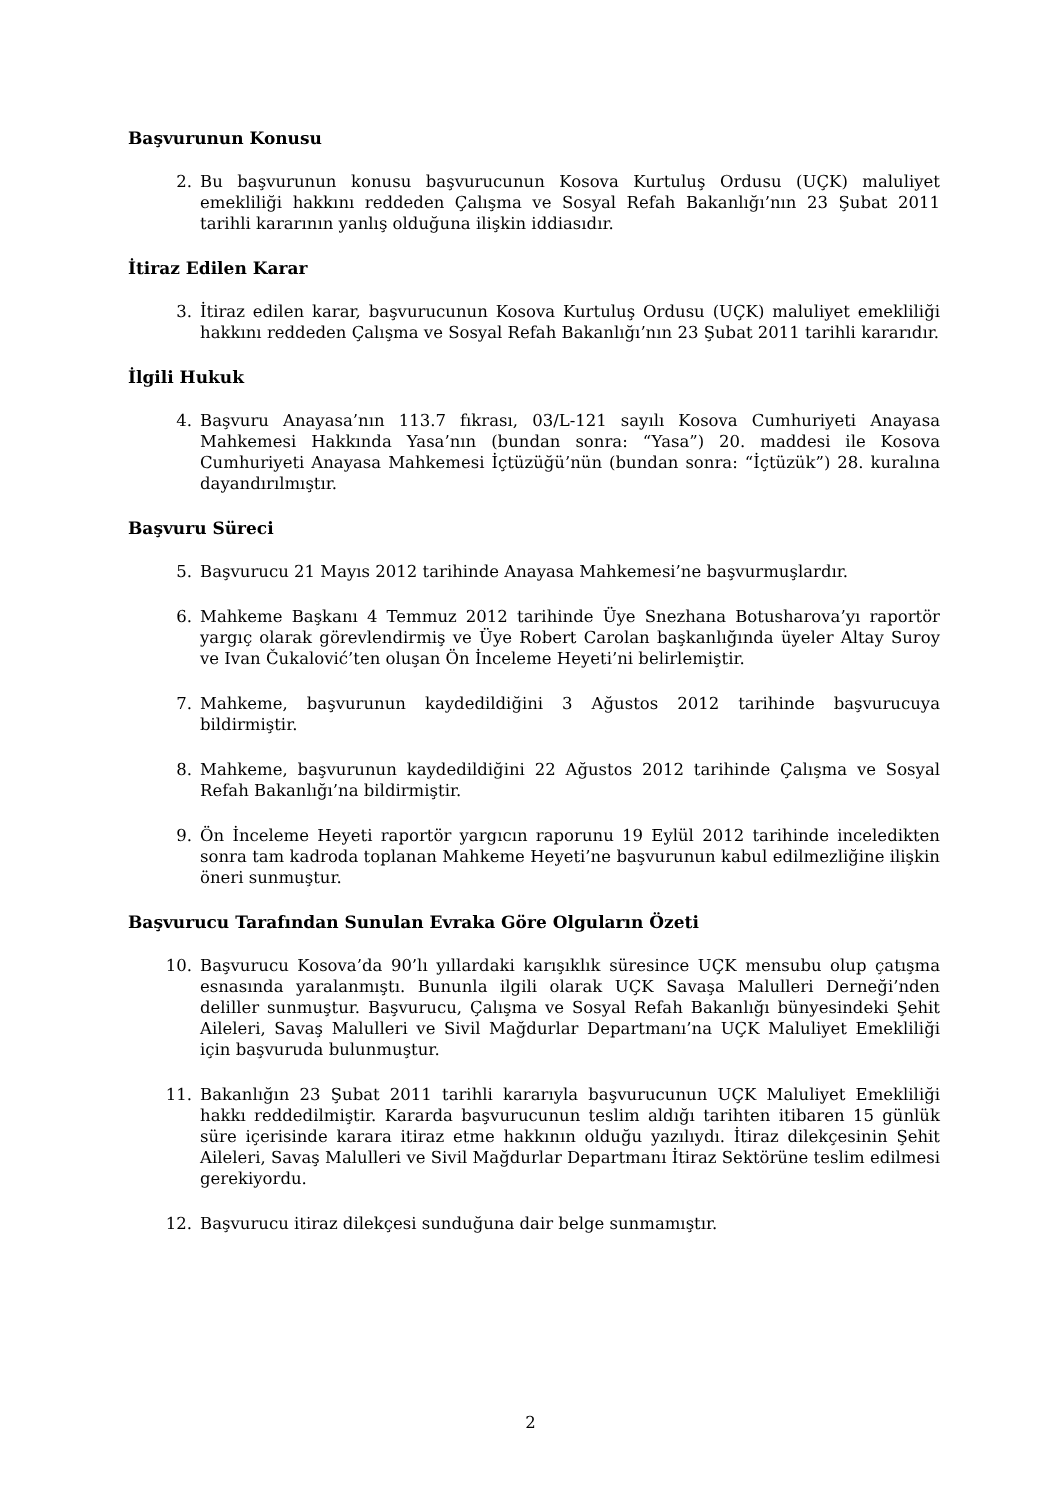Başvurunun Konusu
2. Bu başvurunun konusu başvurucunun Kosova Kurtuluş Ordusu (UÇK) maluliyet emekliliği hakkını reddeden Çalışma ve Sosyal Refah Bakanlığı’nın 23 Şubat 2011 tarihli kararının yanlış olduğuna ilişkin iddiasıdır.
İtiraz Edilen Karar
3. İtiraz edilen karar, başvurucunun Kosova Kurtuluş Ordusu (UÇK) maluliyet emekliliği hakkını reddeden Çalışma ve Sosyal Refah Bakanlığı’nın 23 Şubat 2011 tarihli kararıdır.
İlgili Hukuk
4. Başvuru Anayasa’nın 113.7 fıkrası, 03/L-121 sayılı Kosova Cumhuriyeti Anayasa Mahkemesi Hakkında Yasa’nın (bundan sonra: “Yasa”) 20. maddesi ile Kosova Cumhuriyeti Anayasa Mahkemesi İçtüzüğü’nün (bundan sonra: “İçtüzük”) 28. kuralına dayandırılmıştır.
Başvuru Süreci
5. Başvurucu 21 Mayıs 2012 tarihinde Anayasa Mahkemesi’ne başvurmuşlardır.
6. Mahkeme Başkanı 4 Temmuz 2012 tarihinde Üye Snezhana Botusharova’yı raportör yargıç olarak görevlendirmiş ve Üye Robert Carolan başkanlığında üyeler Altay Suroy ve Ivan Čukalović’ten oluşan Ön İnceleme Heyeti’ni belirlemiştir.
7. Mahkeme, başvurunun kaydedildiğini 3 Ağustos 2012 tarihinde başvurucuya bildirmiştir.
8. Mahkeme, başvurunun kaydedildiğini 22 Ağustos 2012 tarihinde Çalışma ve Sosyal Refah Bakanlığı’na bildirmiştir.
9. Ön İnceleme Heyeti raportör yargıcın raporunu 19 Eylül 2012 tarihinde inceledikten sonra tam kadroda toplanan Mahkeme Heyeti’ne başvurunun kabul edilmezliğine ilişkin öneri sunmuştur.
Başvurucu Tarafından Sunulan Evraka Göre Olguların Özeti
10. Başvurucu Kosova’da 90’lı yıllardaki karışıklık süresince UÇK mensubu olup çatışma esnasında yaralanmıştı. Bununla ilgili olarak UÇK Savaşa Malulleri Derneği’nden deliller sunmuştur. Başvurucu, Çalışma ve Sosyal Refah Bakanlığı bünyesindeki Şehit Aileleri, Savaş Malulleri ve Sivil Mağdurlar Departmanı’na UÇK Maluliyet Emekliliği için başvuruda bulunmuştur.
11. Bakanlığın 23 Şubat 2011 tarihli kararıyla başvurucunun UÇK Maluliyet Emekliliği hakkı reddedilmiştir. Kararda başvurucunun teslim aldığı tarihten itibaren 15 günlük süre içerisinde karara itiraz etme hakkının olduğu yazılıydı. İtiraz dilekçesinin Şehit Aileleri, Savaş Malulleri ve Sivil Mağdurlar Departmanı İtiraz Sektörüne teslim edilmesi gerekiyordu.
12. Başvurucu itiraz dilekçesi sunduğuna dair belge sunmamıştır.
2